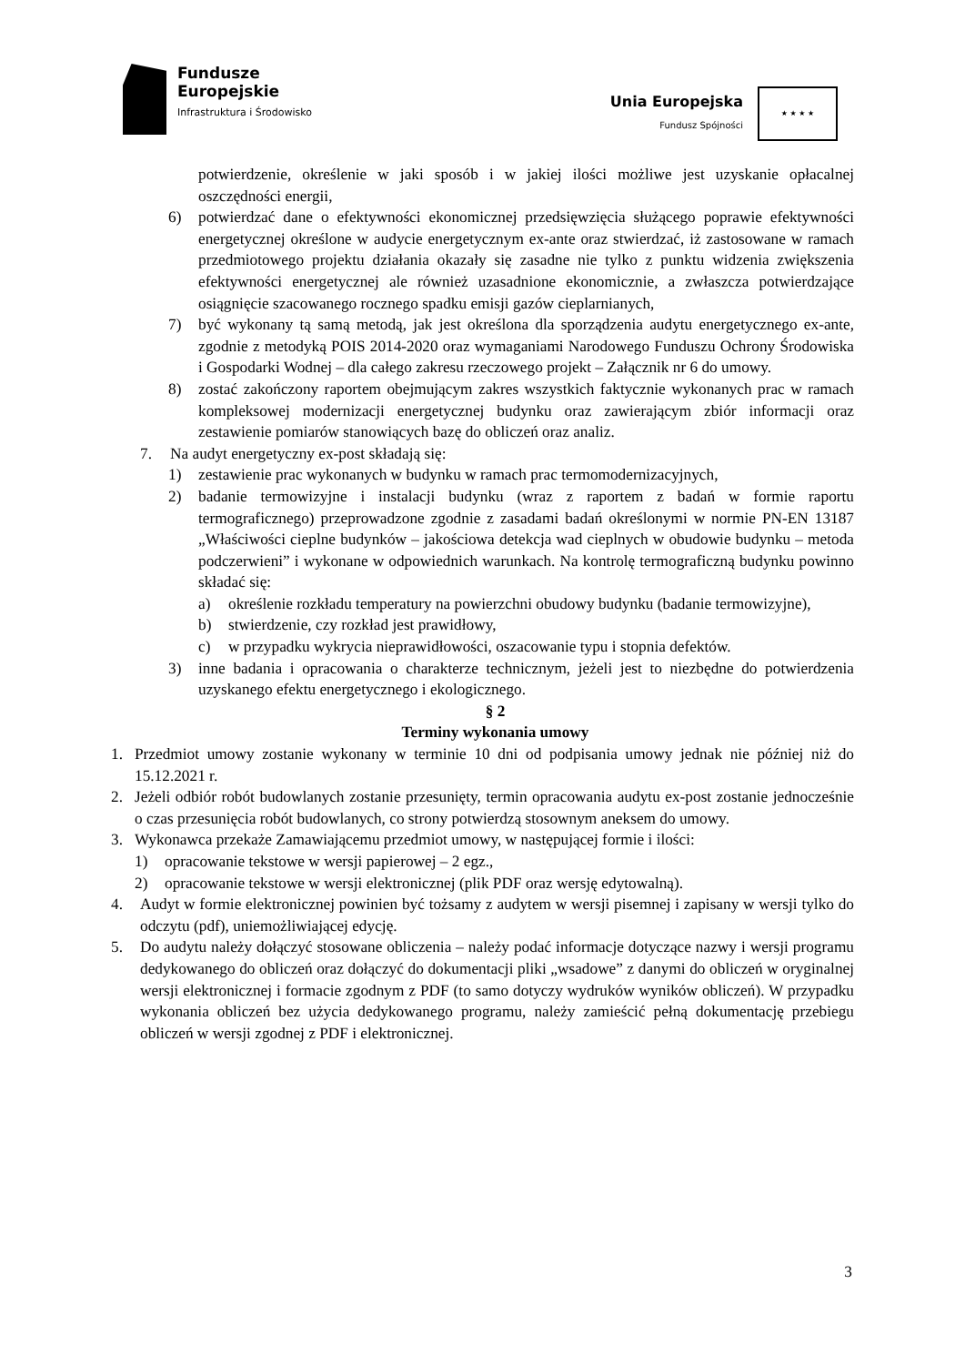Fundusze
Europejskie
Infrastruktura i Środowisko
Unia Europejska
Fundusz Spójności
★ ★ ★ ★
potwierdzenie, określenie w jaki sposób i w jakiej ilości możliwe jest uzyskanie opłacalnej oszczędności energii,
6) potwierdzać dane o efektywności ekonomicznej przedsięwzięcia służącego poprawie efektywności energetycznej określone w audycie energetycznym ex-ante oraz stwierdzać, iż zastosowane w ramach przedmiotowego projektu działania okazały się zasadne nie tylko z punktu widzenia zwiększenia efektywności energetycznej ale również uzasadnione ekonomicznie, a zwłaszcza potwierdzające osiągnięcie szacowanego rocznego spadku emisji gazów cieplarnianych,
7) być wykonany tą samą metodą, jak jest określona dla sporządzenia audytu energetycznego ex-ante, zgodnie z metodyką POIS 2014-2020 oraz wymaganiami Narodowego Funduszu Ochrony Środowiska i Gospodarki Wodnej – dla całego zakresu rzeczowego projekt – Załącznik nr 6 do umowy.
8) zostać zakończony raportem obejmującym zakres wszystkich faktycznie wykonanych prac w ramach kompleksowej modernizacji energetycznej budynku oraz zawierającym zbiór informacji oraz zestawienie pomiarów stanowiących bazę do obliczeń oraz analiz.
7. Na audyt energetyczny ex-post składają się:
1) zestawienie prac wykonanych w budynku w ramach prac termomodernizacyjnych,
2) badanie termowizyjne i instalacji budynku (wraz z raportem z badań w formie raportu termograficznego) przeprowadzone zgodnie z zasadami badań określonymi w normie PN-EN 13187 „Właściwości cieplne budynków – jakościowa detekcja wad cieplnych w obudowie budynku – metoda podczerwieni” i wykonane w odpowiednich warunkach. Na kontrolę termograficzną budynku powinno składać się:
a) określenie rozkładu temperatury na powierzchni obudowy budynku (badanie termowizyjne),
b) stwierdzenie, czy rozkład jest prawidłowy,
c) w przypadku wykrycia nieprawidłowości, oszacowanie typu i stopnia defektów.
3) inne badania i opracowania o charakterze technicznym, jeżeli jest to niezbędne do potwierdzenia uzyskanego efektu energetycznego i ekologicznego.
§ 2
Terminy wykonania umowy
1. Przedmiot umowy zostanie wykonany w terminie 10 dni od podpisania umowy jednak nie później niż do 15.12.2021 r.
2. Jeżeli odbiór robót budowlanych zostanie przesunięty, termin opracowania audytu ex-post zostanie jednocześnie o czas przesunięcia robót budowlanych, co strony potwierdzą stosownym aneksem do umowy.
3. Wykonawca przekaże Zamawiającemu przedmiot umowy, w następującej formie i ilości:
1) opracowanie tekstowe w wersji papierowej – 2 egz.,
2) opracowanie tekstowe w wersji elektronicznej (plik PDF oraz wersję edytowalną).
4. Audyt w formie elektronicznej powinien być tożsamy z audytem w wersji pisemnej i zapisany w wersji tylko do odczytu (pdf), uniemożliwiającej edycję.
5. Do audytu należy dołączyć stosowane obliczenia – należy podać informacje dotyczące nazwy i wersji programu dedykowanego do obliczeń oraz dołączyć do dokumentacji pliki „wsadowe” z danymi do obliczeń w oryginalnej wersji elektronicznej i formacie zgodnym z PDF (to samo dotyczy wydruków wyników obliczeń). W przypadku wykonania obliczeń bez użycia dedykowanego programu, należy zamieścić pełną dokumentację przebiegu obliczeń w wersji zgodnej z PDF i elektronicznej.
3